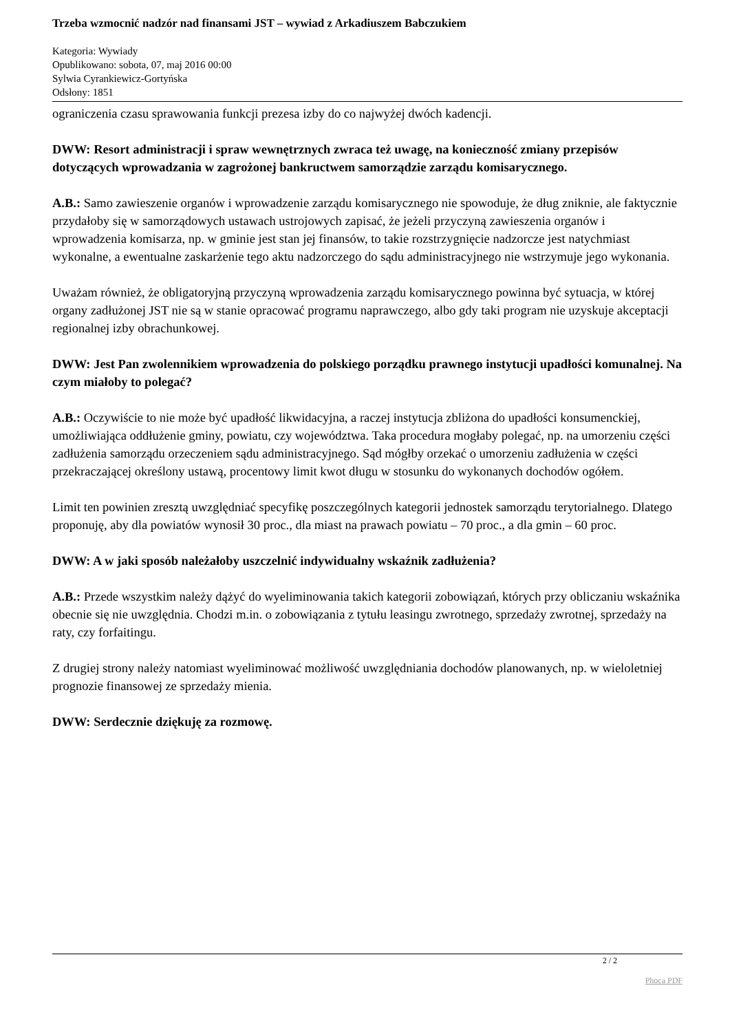Trzeba wzmocnić nadzór nad finansami JST – wywiad z Arkadiuszem Babczukiem
Kategoria: Wywiady
Opublikowano: sobota, 07, maj 2016 00:00
Sylwia Cyrankiewicz-Gortyńska
Odsłony: 1851
ograniczenia czasu sprawowania funkcji prezesa izby do co najwyżej dwóch kadencji.
DWW: Resort administracji i spraw wewnętrznych zwraca też uwagę, na konieczność zmiany przepisów dotyczących wprowadzania w zagrożonej bankructwem samorządzie zarządu komisarycznego.
A.B.: Samo zawieszenie organów i wprowadzenie zarządu komisarycznego nie spowoduje, że dług zniknie, ale faktycznie przydałoby się w samorządowych ustawach ustrojowych zapisać, że jeżeli przyczyną zawieszenia organów i wprowadzenia komisarza, np. w gminie jest stan jej finansów, to takie rozstrzygnięcie nadzorcze jest natychmiast wykonalne, a ewentualne zaskarżenie tego aktu nadzorczego do sądu administracyjnego nie wstrzymuje jego wykonania.
Uważam również, że obligatoryjną przyczyną wprowadzenia zarządu komisarycznego powinna być sytuacja, w której organy zadłużonej JST nie są w stanie opracować programu naprawczego, albo gdy taki program nie uzyskuje akceptacji regionalnej izby obrachunkowej.
DWW: Jest Pan zwolennikiem wprowadzenia do polskiego porządku prawnego instytucji upadłości komunalnej. Na czym miałoby to polegać?
A.B.: Oczywiście to nie może być upadłość likwidacyjna, a raczej instytucja zbliżona do upadłości konsumenckiej, umożliwiająca oddłużenie gminy, powiatu, czy województwa. Taka procedura mogłaby polegać, np. na umorzeniu części zadłużenia samorządu orzeczeniem sądu administracyjnego. Sąd mógłby orzekać o umorzeniu zadłużenia w części przekraczającej określony ustawą, procentowy limit kwot długu w stosunku do wykonanych dochodów ogółem.
Limit ten powinien zresztą uwzględniać specyfikę poszczególnych kategorii jednostek samorządu terytorialnego. Dlatego proponuję, aby dla powiatów wynosił 30 proc., dla miast na prawach powiatu – 70 proc., a dla gmin – 60 proc.
DWW: A w jaki sposób należałoby uszczelnić indywidualny wskaźnik zadłużenia?
A.B.: Przede wszystkim należy dążyć do wyeliminowania takich kategorii zobowiązań, których przy obliczaniu wskaźnika obecnie się nie uwzględnia. Chodzi m.in. o zobowiązania z tytułu leasingu zwrotnego, sprzedaży zwrotnej, sprzedaży na raty, czy forfaitingu.
Z drugiej strony należy natomiast wyeliminować możliwość uwzględniania dochodów planowanych, np. w wieloletniej prognozie finansowej ze sprzedaży mienia.
DWW: Serdecznie dziękuję za rozmowę.
2 / 2
Phoca PDF